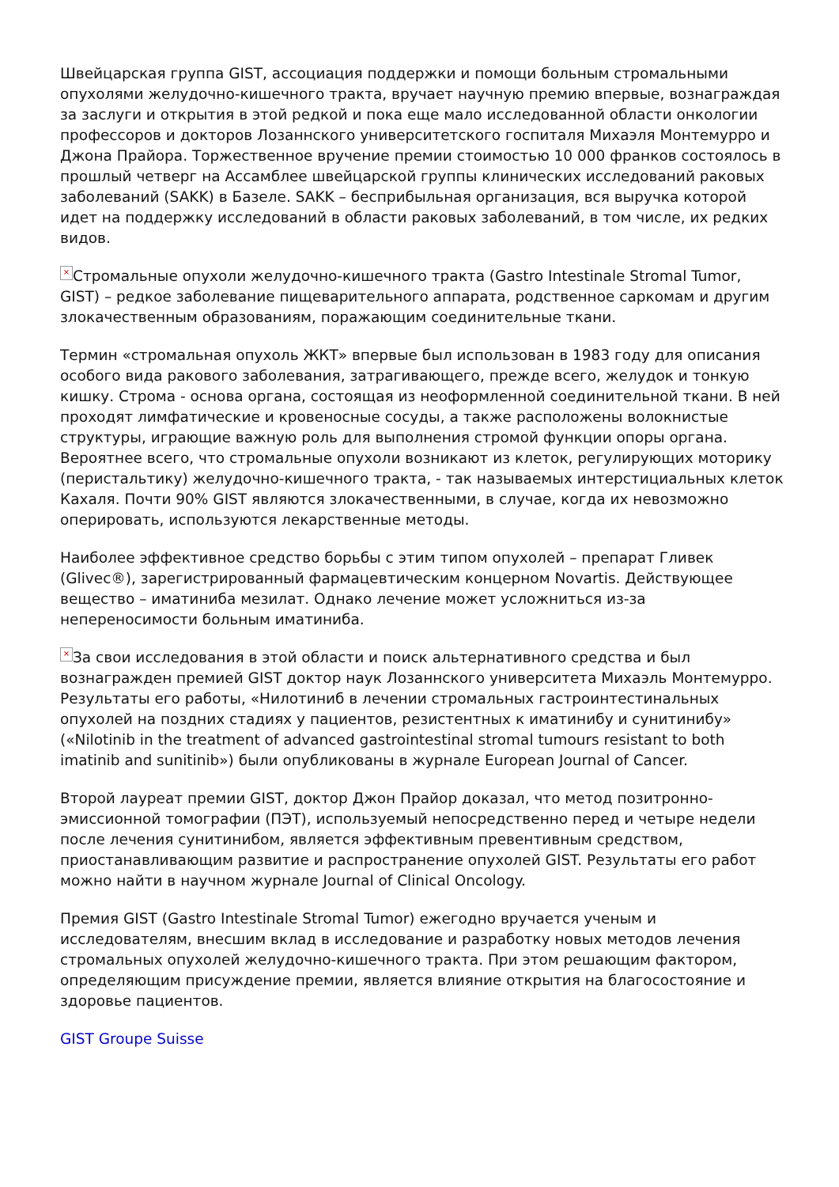Швейцарская группа GIST, ассоциация поддержки и помощи больным стромальными опухолями желудочно-кишечного тракта, вручает научную премию впервые, вознаграждая за заслуги и открытия в этой редкой и пока еще мало исследованной области онкологии профессоров и докторов Лозаннского университетского госпиталя Михаэля Монтемурро и Джона Прайора. Торжественное вручение премии стоимостью 10 000 франков состоялось в прошлый четверг на Ассамблее швейцарской группы клинических исследований раковых заболеваний (SAKK) в Базеле. SAKK – бесприбыльная организация, вся выручка которой идет на поддержку исследований в области раковых заболеваний, в том числе, их редких видов.
× Стромальные опухоли желудочно-кишечного тракта (Gastro Intestinale Stromal Tumor, GIST) – редкое заболевание пищеварительного аппарата, родственное саркомам и другим злокачественным образованиям, поражающим соединительные ткани.
Термин «стромальная опухоль ЖКТ» впервые был использован в 1983 году для описания особого вида ракового заболевания, затрагивающего, прежде всего, желудок и тонкую кишку. Строма - основа органа, состоящая из неоформленной соединительной ткани. В ней проходят лимфатические и кровеносные сосуды, а также расположены волокнистые структуры, играющие важную роль для выполнения стромой функции опоры органа. Вероятнее всего, что стромальные опухоли возникают из клеток, регулирующих моторику (перистальтику) желудочно-кишечного тракта, - так называемых интерстициальных клеток Кахаля. Почти 90% GIST являются злокачественными, в случае, когда их невозможно оперировать, используются лекарственные методы.
Наиболее эффективное средство борьбы с этим типом опухолей – препарат Гливек (Glivec®), зарегистрированный фармацевтическим концерном Novartis. Действующее вещество – иматиниба мезилат. Однако лечение может усложниться из-за непереносимости больным иматиниба.
× За свои исследования в этой области и поиск альтернативного средства и был вознагражден премией GIST доктор наук Лозаннского университета Михаэль Монтемурро. Результаты его работы, «Нилотиниб в лечении стромальных гастроинтестинальных опухолей на поздних стадиях у пациентов, резистентных к иматинибу и сунитинибу» («Nilotinib in the treatment of advanced gastrointestinal stromal tumours resistant to both imatinib and sunitinib») были опубликованы в журнале European Journal of Cancer.
Второй лауреат премии GIST, доктор Джон Прайор доказал, что метод позитронно-эмиссионной томографии (ПЭТ), используемый непосредственно перед и четыре недели после лечения сунитинибом, является эффективным превентивным средством, приостанавливающим развитие и распространение опухолей GIST. Результаты его работ можно найти в научном журнале Journal of Clinical Oncology.
Премия GIST (Gastro Intestinale Stromal Tumor) ежегодно вручается ученым и исследователям, внесшим вклад в исследование и разработку новых методов лечения стромальных опухолей желудочно-кишечного тракта. При этом решающим фактором, определяющим присуждение премии, является влияние открытия на благосостояние и здоровье пациентов.
GIST Groupe Suisse